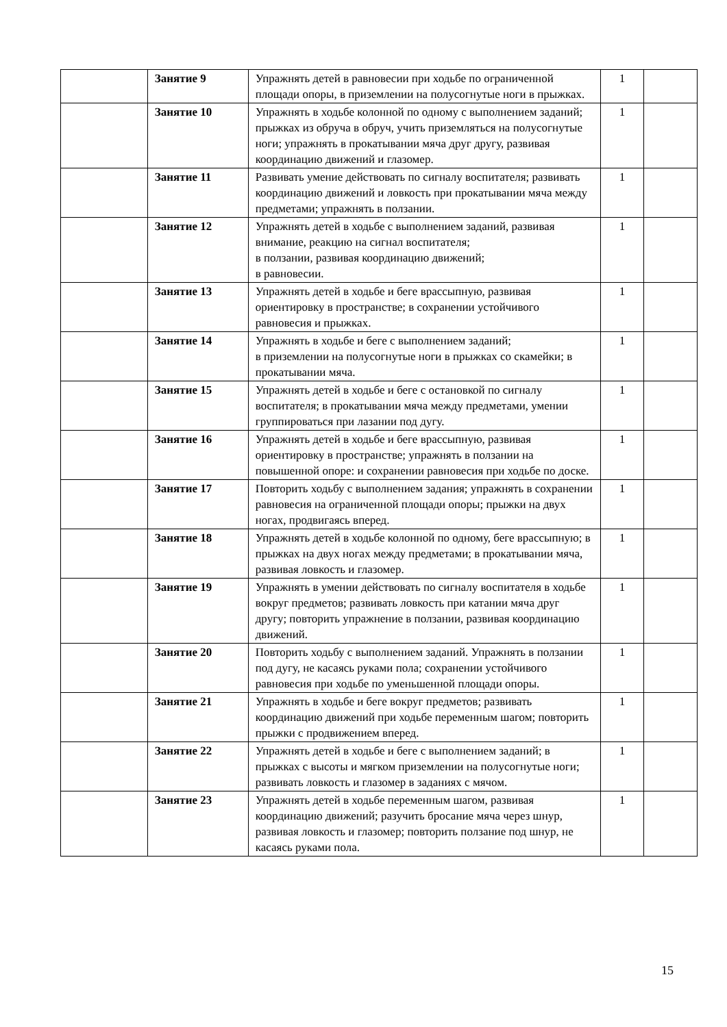| | Занятие 9 | Упражнять детей в равновесии при ходьбе по ограниченной площади опоры, в приземлении на полусогнутые ноги в прыжках. | 1 | |
| | Занятие 10 | Упражнять в ходьбе колонной по одному с выполнением заданий; прыжках из обруча в обруч, учить приземляться на полусогнутые ноги; упражнять в прокатывании мяча друг другу, развивая координацию движений и глазомер. | 1 | |
| | Занятие 11 | Развивать умение действовать по сигналу воспитателя; развивать координацию движений и ловкость при прокатывании мяча между предметами; упражнять в ползании. | 1 | |
| | Занятие 12 | Упражнять детей в ходьбе с выполнением заданий, развивая внимание, реакцию на сигнал воспитателя; в ползании, развивая координацию движений; в равновесии. | 1 | |
| | Занятие 13 | Упражнять детей в ходьбе и беге врассыпную, развивая ориентировку в пространстве; в сохранении устойчивого равновесия и прыжках. | 1 | |
| | Занятие 14 | Упражнять в ходьбе и беге с выполнением заданий; в приземлении на полусогнутые ноги в прыжках со скамейки; в прокатывании мяча. | 1 | |
| | Занятие 15 | Упражнять детей в ходьбе и беге с остановкой по сигналу воспитателя; в прокатывании мяча между предметами, умении группироваться при лазании под дугу. | 1 | |
| | Занятие 16 | Упражнять детей в ходьбе и беге врассыпную, развивая ориентировку в пространстве; упражнять в ползании на повышенной опоре: и сохранении равновесия при ходьбе по доске. | 1 | |
| | Занятие 17 | Повторить ходьбу с выполнением задания; упражнять в сохранении равновесия на ограниченной площади опоры; прыжки на двух ногах, продвигаясь вперед. | 1 | |
| | Занятие 18 | Упражнять детей в ходьбе колонной по одному, беге врассыпную; в прыжках на двух ногах между предметами; в прокатывании мяча, развивая ловкость и глазомер. | 1 | |
| | Занятие 19 | Упражнять в умении действовать по сигналу воспитателя в ходьбе вокруг предметов; развивать ловкость при катании мяча друг другу; повторить упражнение в ползании, развивая координацию движений. | 1 | |
| | Занятие 20 | Повторить ходьбу с выполнением заданий. Упражнять в ползании под дугу, не касаясь руками пола; сохранении устойчивого равновесия при ходьбе по уменьшенной площади опоры. | 1 | |
| | Занятие 21 | Упражнять в ходьбе и беге вокруг предметов; развивать координацию движений при ходьбе переменным шагом; повторить прыжки с продвижением вперед. | 1 | |
| | Занятие 22 | Упражнять детей в ходьбе и беге с выполнением заданий; в прыжках с высоты и мягком приземлении на полусогнутые ноги; развивать ловкость и глазомер в заданиях с мячом. | 1 | |
| | Занятие 23 | Упражнять детей в ходьбе переменным шагом, развивая координацию движений; разучить бросание мяча через шнур, развивая ловкость и глазомер; повторить ползание под шнур, не касаясь руками пола. | 1 | |
15